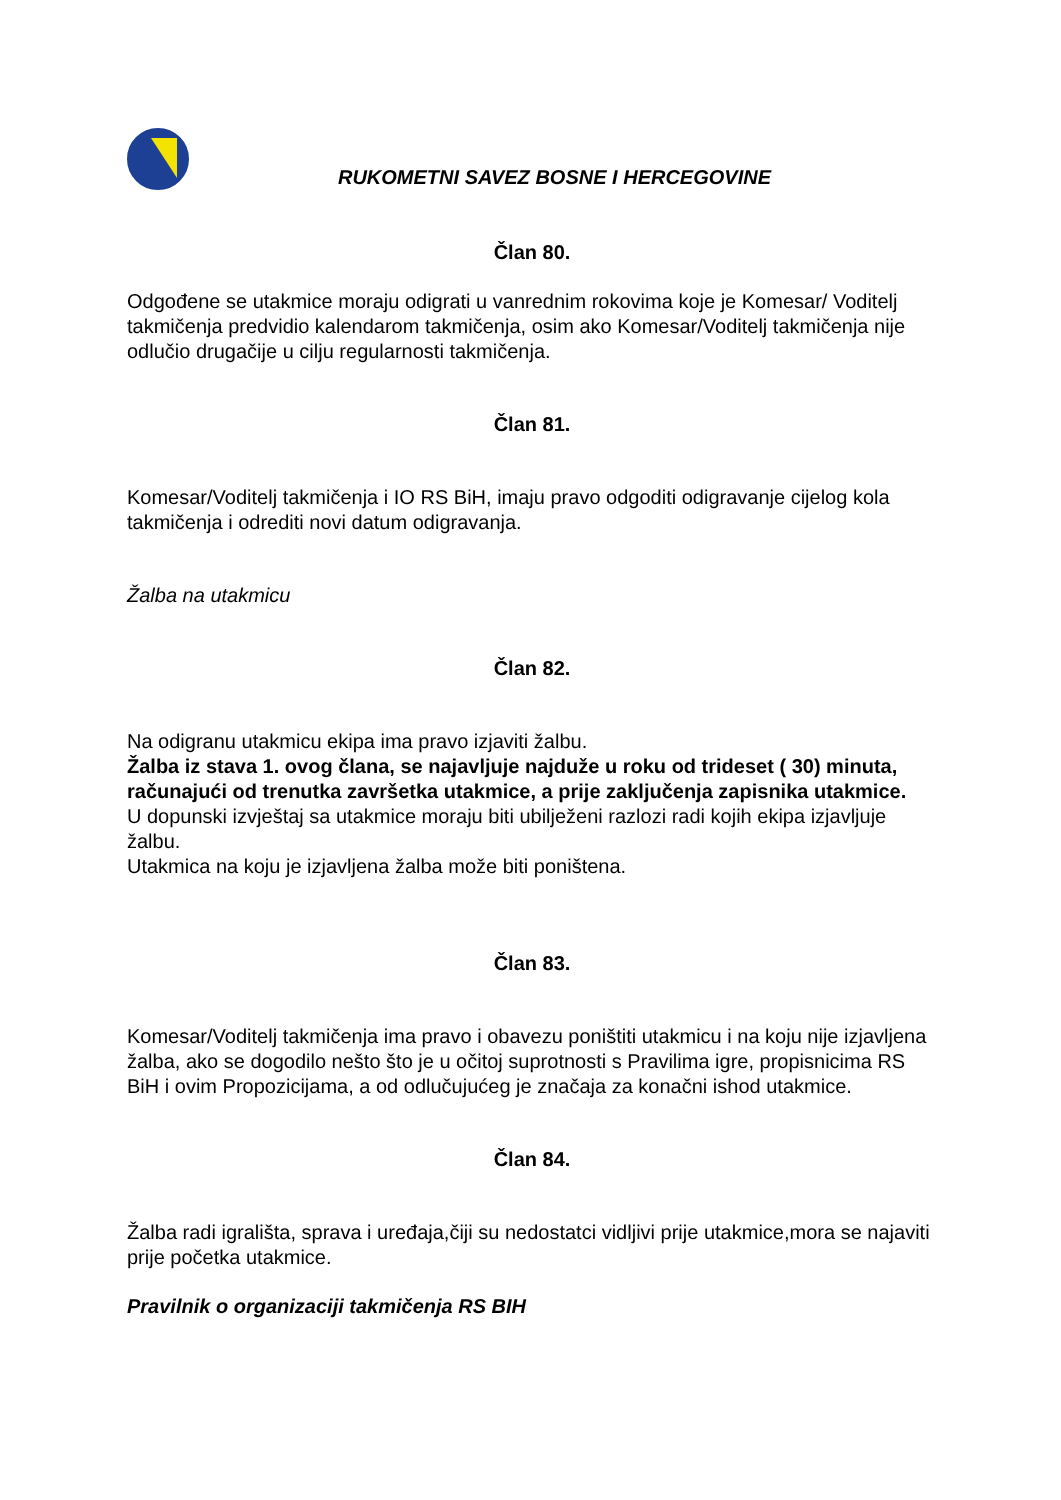RUKOMETNI SAVEZ BOSNE I HERCEGOVINE
Član 80.
Odgođene se utakmice moraju odigrati u vanrednim rokovima koje je Komesar/ Voditelj takmičenja predvidio kalendarom takmičenja, osim ako Komesar/Voditelj takmičenja nije odlučio drugačije u cilju regularnosti takmičenja.
Član 81.
Komesar/Voditelj takmičenja i IO RS BiH, imaju pravo odgoditi odigravanje cijelog kola takmičenja i odrediti novi datum odigravanja.
Žalba na utakmicu
Član 82.
Na odigranu utakmicu ekipa ima pravo izjaviti žalbu.
Žalba iz stava 1. ovog člana, se najavljuje najduže u roku od trideset ( 30) minuta, računajući od trenutka završetka utakmice, a prije zaključenja zapisnika utakmice.
U dopunski izvještaj sa utakmice moraju biti ubilježeni razlozi radi kojih ekipa izjavljuje žalbu.
Utakmica na koju je izjavljena žalba može biti poništena.
Član 83.
Komesar/Voditelj takmičenja ima pravo i obavezu poništiti utakmicu i na koju nije izjavljena žalba, ako se dogodilo nešto što je u očitoj suprotnosti s Pravilima igre, propisnicima RS BiH i ovim Propozicijama, a od odlučujućeg je značaja za konačni ishod utakmice.
Član 84.
Žalba radi igrališta, sprava i uređaja,čiji su nedostatci vidljivi prije utakmice,mora se najaviti prije početka utakmice.
Pravilnik o organizaciji takmičenja RS BIH